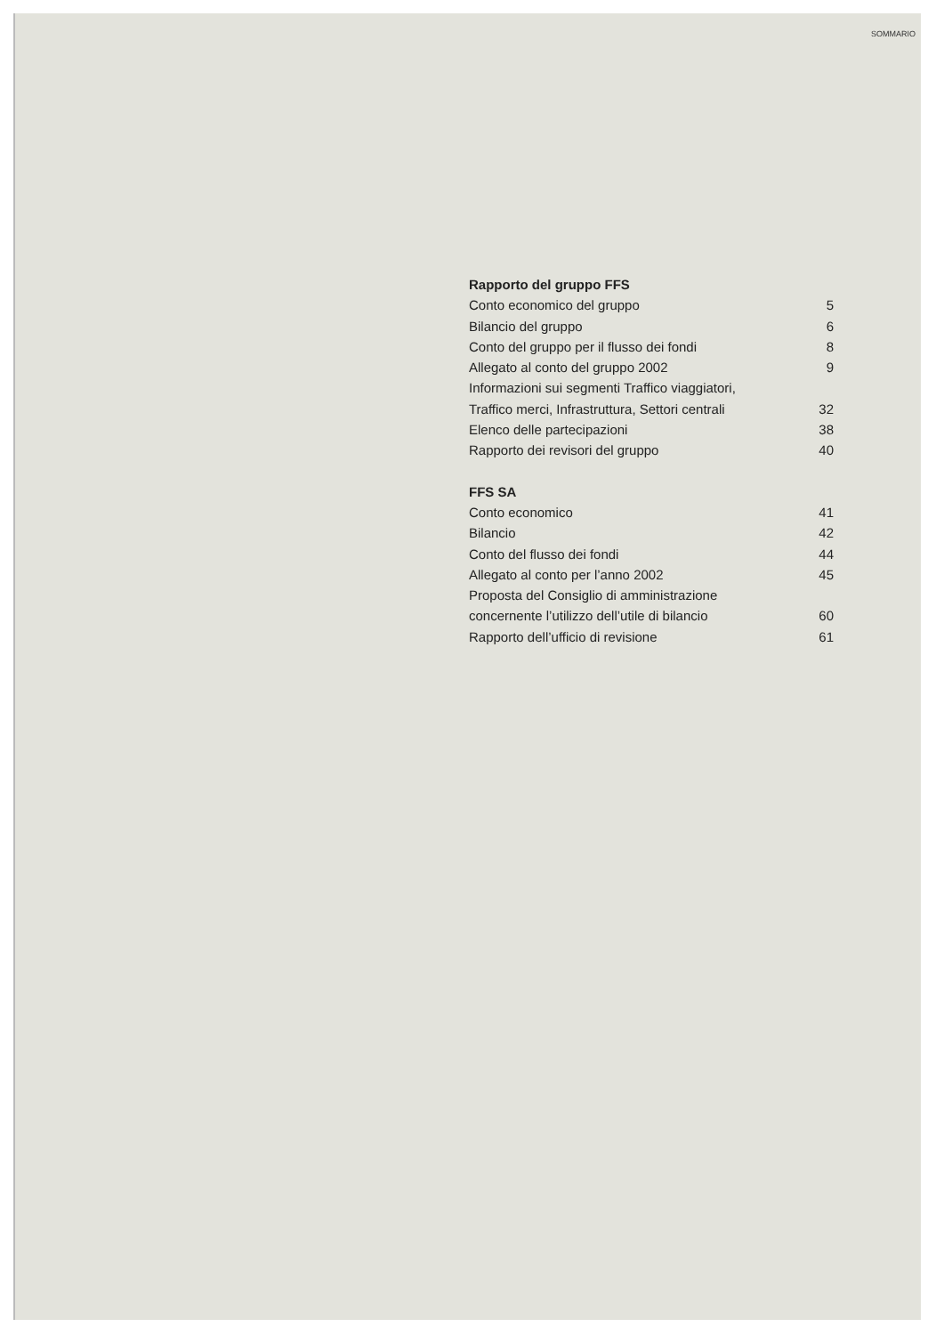SOMMARIO
Rapporto del gruppo FFS
Conto economico del gruppo 5
Bilancio del gruppo 6
Conto del gruppo per il flusso dei fondi 8
Allegato al conto del gruppo 2002 9
Informazioni sui segmenti Traffico viaggiatori,
Traffico merci, Infrastruttura, Settori centrali 32
Elenco delle partecipazioni 38
Rapporto dei revisori del gruppo 40
FFS SA
Conto economico 41
Bilancio 42
Conto del flusso dei fondi 44
Allegato al conto per l’anno 2002 45
Proposta del Consiglio di amministrazione
concernente l’utilizzo dell’utile di bilancio 60
Rapporto dell’ufficio di revisione 61